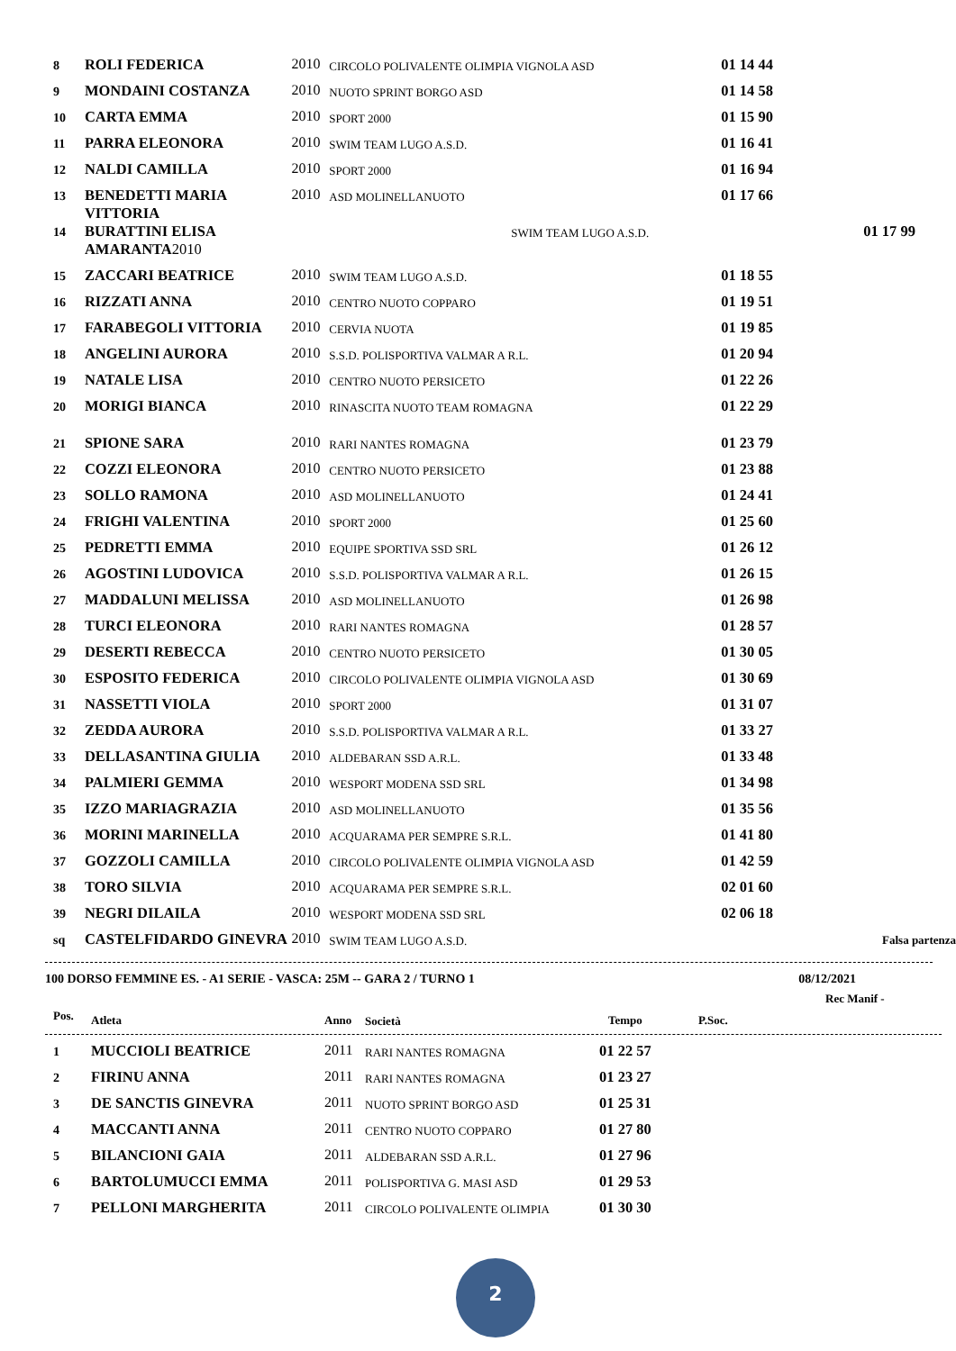| 8 | ROLI FEDERICA | 2010 | CIRCOLO POLIVALENTE OLIMPIA VIGNOLA ASD | 01 14 44 | |
| 9 | MONDAINI COSTANZA | 2010 | NUOTO SPRINT BORGO ASD | 01 14 58 | |
| 10 | CARTA EMMA | 2010 | SPORT 2000 | 01 15 90 | |
| 11 | PARRA ELEONORA | 2010 | SWIM TEAM LUGO A.S.D. | 01 16 41 | |
| 12 | NALDI CAMILLA | 2010 | SPORT 2000 | 01 16 94 | |
| 13 | BENEDETTI MARIA VITTORIA | 2010 | ASD MOLINELLANUOTO | 01 17 66 | |
| 14 | BURATTINI ELISA AMARANTA 2010 | | SWIM TEAM LUGO A.S.D. | 01 17 99 | |
| 15 | ZACCARI BEATRICE | 2010 | SWIM TEAM LUGO A.S.D. | 01 18 55 | |
| 16 | RIZZATI ANNA | 2010 | CENTRO NUOTO COPPARO | 01 19 51 | |
| 17 | FARABEGOLI VITTORIA | 2010 | CERVIA NUOTA | 01 19 85 | |
| 18 | ANGELINI AURORA | 2010 | S.S.D. POLISPORTIVA VALMAR A R.L. | 01 20 94 | |
| 19 | NATALE LISA | 2010 | CENTRO NUOTO PERSICETO | 01 22 26 | |
| 20 | MORIGI BIANCA | 2010 | RINASCITA NUOTO TEAM ROMAGNA | 01 22 29 | |
| 21 | SPIONE SARA | 2010 | RARI NANTES ROMAGNA | 01 23 79 | |
| 22 | COZZI ELEONORA | 2010 | CENTRO NUOTO PERSICETO | 01 23 88 | |
| 23 | SOLLO RAMONA | 2010 | ASD MOLINELLANUOTO | 01 24 41 | |
| 24 | FRIGHI VALENTINA | 2010 | SPORT 2000 | 01 25 60 | |
| 25 | PEDRETTI EMMA | 2010 | EQUIPE SPORTIVA SSD SRL | 01 26 12 | |
| 26 | AGOSTINI LUDOVICA | 2010 | S.S.D. POLISPORTIVA VALMAR A R.L. | 01 26 15 | |
| 27 | MADDALUNI MELISSA | 2010 | ASD MOLINELLANUOTO | 01 26 98 | |
| 28 | TURCI ELEONORA | 2010 | RARI NANTES ROMAGNA | 01 28 57 | |
| 29 | DESERTI REBECCA | 2010 | CENTRO NUOTO PERSICETO | 01 30 05 | |
| 30 | ESPOSITO FEDERICA | 2010 | CIRCOLO POLIVALENTE OLIMPIA VIGNOLA ASD | 01 30 69 | |
| 31 | NASSETTI VIOLA | 2010 | SPORT 2000 | 01 31 07 | |
| 32 | ZEDDA AURORA | 2010 | S.S.D. POLISPORTIVA VALMAR A R.L. | 01 33 27 | |
| 33 | DELLASANTINA GIULIA | 2010 | ALDEBARAN SSD A.R.L. | 01 33 48 | |
| 34 | PALMIERI GEMMA | 2010 | WESPORT MODENA SSD SRL | 01 34 98 | |
| 35 | IZZO MARIAGRAZIA | 2010 | ASD MOLINELLANUOTO | 01 35 56 | |
| 36 | MORINI MARINELLA | 2010 | ACQUARAMA PER SEMPRE S.R.L. | 01 41 80 | |
| 37 | GOZZOLI CAMILLA | 2010 | CIRCOLO POLIVALENTE OLIMPIA VIGNOLA ASD | 01 42 59 | |
| 38 | TORO SILVIA | 2010 | ACQUARAMA PER SEMPRE S.R.L. | 02 01 60 | |
| 39 | NEGRI DILAILA | 2010 | WESPORT MODENA SSD SRL | 02 06 18 | |
| sq | CASTELFIDARDO GINEVRA | 2010 | SWIM TEAM LUGO A.S.D. | | Falsa partenza |
100 DORSO FEMMINE ES. - A1 SERIE - VASCA: 25M -- GARA 2 / TURNO 1 08/12/2021
Rec Manif -
| Pos. | Atleta | Anno | Società | Tempo | P.Soc. |
| --- | --- | --- | --- | --- | --- |
| 1 | MUCCIOLI BEATRICE | 2011 | RARI NANTES ROMAGNA | 01 22 57 |
| 2 | FIRINU ANNA | 2011 | RARI NANTES ROMAGNA | 01 23 27 |
| 3 | DE SANCTIS GINEVRA | 2011 | NUOTO SPRINT BORGO ASD | 01 25 31 |
| 4 | MACCANTI ANNA | 2011 | CENTRO NUOTO COPPARO | 01 27 80 |
| 5 | BILANCIONI GAIA | 2011 | ALDEBARAN SSD A.R.L. | 01 27 96 |
| 6 | BARTOLUMUCCI EMMA | 2011 | POLISPORTIVA G. MASI ASD | 01 29 53 |
| 7 | PELLONI MARGHERITA | 2011 | CIRCOLO POLIVALENTE OLIMPIA | 01 30 30 |
2